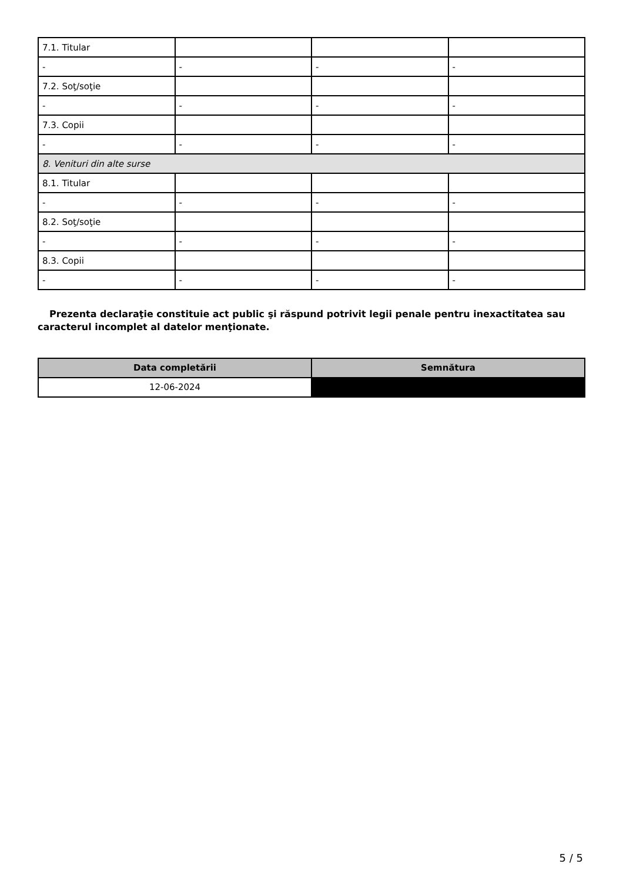| 7.1. Titular | | | |
| - | - | - | - |
| 7.2. Soţ/soţie | | | |
| - | - | - | - |
| 7.3. Copii | | | |
| - | - | - | - |
| 8. Venituri din alte surse | | | |
| 8.1. Titular | | | |
| - | - | - | - |
| 8.2. Soţ/soţie | | | |
| - | - | - | - |
| 8.3. Copii | | | |
| - | - | - | - |
Prezenta declaraţie constituie act public şi răspund potrivit legii penale pentru inexactitatea sau caracterul incomplet al datelor menţionate.
| Data completării | Semnătura |
| --- | --- |
| 12-06-2024 | |
5 / 5